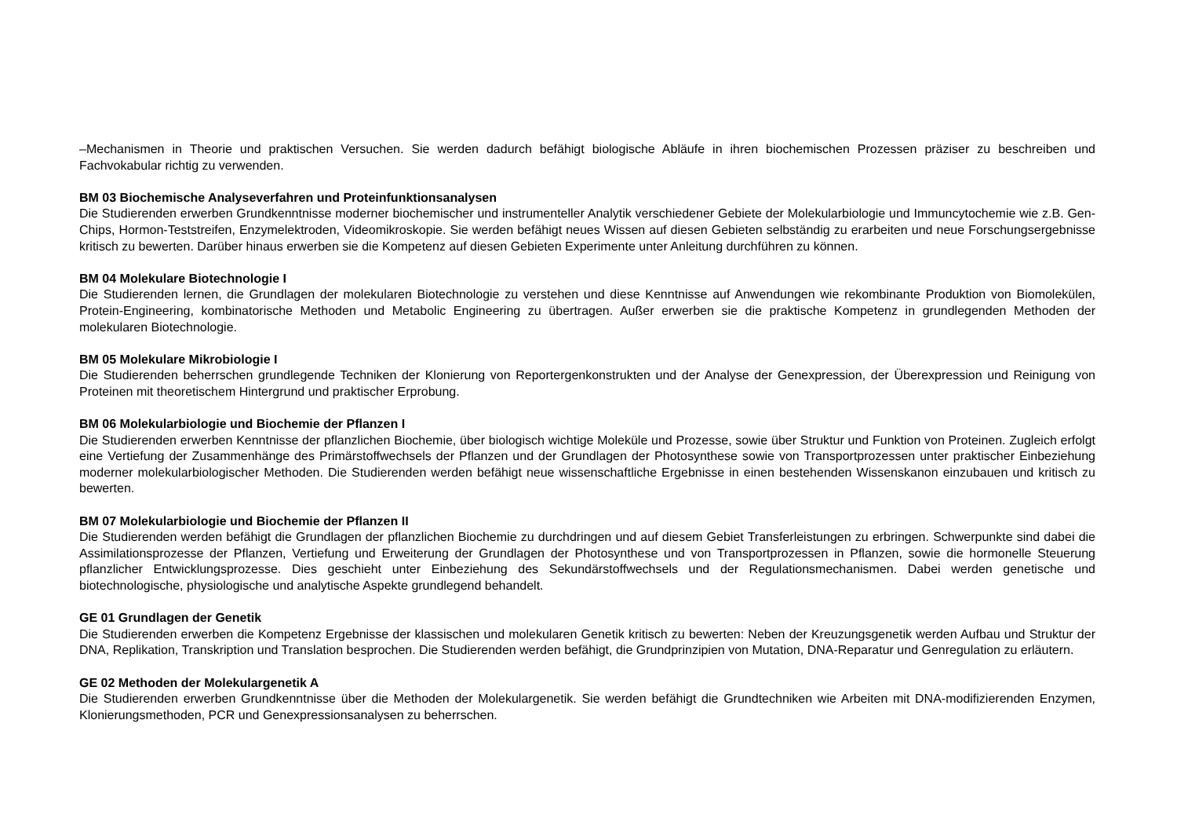–Mechanismen in Theorie und praktischen Versuchen. Sie werden dadurch befähigt biologische Abläufe in ihren biochemischen Prozessen präziser zu beschreiben und Fachvokabular richtig zu verwenden.
BM 03 Biochemische Analyseverfahren und Proteinfunktionsanalysen
Die Studierenden erwerben Grundkenntnisse moderner biochemischer und instrumenteller Analytik verschiedener Gebiete der Molekularbiologie und Immuncytochemie wie z.B. Gen-Chips, Hormon-Teststreifen, Enzymelektroden, Videomikroskopie. Sie werden befähigt neues Wissen auf diesen Gebieten selbständig zu erarbeiten und neue Forschungsergebnisse kritisch zu bewerten. Darüber hinaus erwerben sie die Kompetenz auf diesen Gebieten Experimente unter Anleitung durchführen zu können.
BM 04 Molekulare Biotechnologie I
Die Studierenden lernen, die Grundlagen der molekularen Biotechnologie zu verstehen und diese Kenntnisse auf Anwendungen wie rekombinante Produktion von Biomolekülen, Protein-Engineering, kombinatorische Methoden und Metabolic Engineering zu übertragen. Außer erwerben sie die praktische Kompetenz in grundlegenden Methoden der molekularen Biotechnologie.
BM 05 Molekulare Mikrobiologie I
Die Studierenden beherrschen grundlegende Techniken der Klonierung von Reportergenkonstrukten und der Analyse der Genexpression, der Überexpression und Reinigung von Proteinen mit theoretischem Hintergrund und praktischer Erprobung.
BM 06 Molekularbiologie und Biochemie der Pflanzen I
Die Studierenden erwerben Kenntnisse der pflanzlichen Biochemie, über biologisch wichtige Moleküle und Prozesse, sowie über Struktur und Funktion von Proteinen. Zugleich erfolgt eine Vertiefung der Zusammenhänge des Primärstoffwechsels der Pflanzen und der Grundlagen der Photosynthese sowie von Transportprozessen unter praktischer Einbeziehung moderner molekularbiologischer Methoden. Die Studierenden werden befähigt neue wissenschaftliche Ergebnisse in einen bestehenden Wissenskanon einzubauen und kritisch zu bewerten.
BM 07 Molekularbiologie und Biochemie der Pflanzen II
Die Studierenden werden befähigt die Grundlagen der pflanzlichen Biochemie zu durchdringen und auf diesem Gebiet Transferleistungen zu erbringen. Schwerpunkte sind dabei die Assimilationsprozesse der Pflanzen, Vertiefung und Erweiterung der Grundlagen der Photosynthese und von Transportprozessen in Pflanzen, sowie die hormonelle Steuerung pflanzlicher Entwicklungsprozesse. Dies geschieht unter Einbeziehung des Sekundärstoffwechsels und der Regulationsmechanismen. Dabei werden genetische und biotechnologische, physiologische und analytische Aspekte grundlegend behandelt.
GE 01 Grundlagen der Genetik
Die Studierenden erwerben die Kompetenz Ergebnisse der klassischen und molekularen Genetik kritisch zu bewerten: Neben der Kreuzungsgenetik werden Aufbau und Struktur der DNA, Replikation, Transkription und Translation besprochen. Die Studierenden werden befähigt, die Grundprinzipien von Mutation, DNA-Reparatur und Genregulation zu erläutern.
GE 02 Methoden der Molekulargenetik A
Die Studierenden erwerben Grundkenntnisse über die Methoden der Molekulargenetik. Sie werden befähigt die Grundtechniken wie Arbeiten mit DNA-modifizierenden Enzymen, Klonierungsmethoden, PCR und Genexpressionsanalysen zu beherrschen.